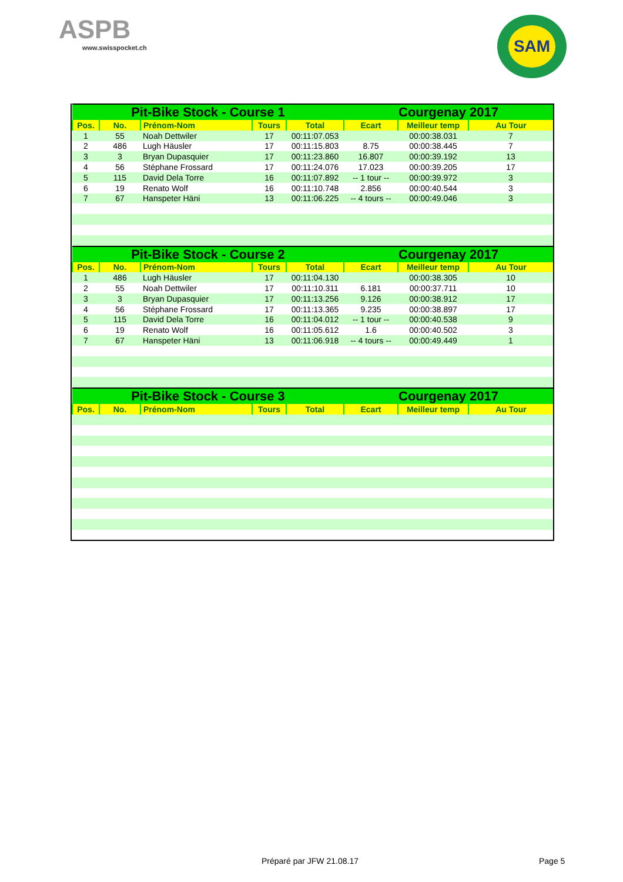ASPB
www.swisspocket.ch
SAM
| Pit-Bike Stock - Course 1 | | | | | Courgenay 2017 | | |
| --- | --- | --- | --- | --- | --- | --- | --- |
| Pos. | No. | Prénom-Nom | Tours | Total | Ecart | Meilleur temp | Au Tour |
| 1 | 55 | Noah Dettwiler | 17 | 00:11:07.053 | | 00:00:38.031 | 7 |
| 2 | 486 | Lugh Häusler | 17 | 00:11:15.803 | 8.75 | 00:00:38.445 | 7 |
| 3 | 3 | Bryan Dupasquier | 17 | 00:11:23.860 | 16.807 | 00:00:39.192 | 13 |
| 4 | 56 | Stéphane Frossard | 17 | 00:11:24.076 | 17.023 | 00:00:39.205 | 17 |
| 5 | 115 | David Dela Torre | 16 | 00:11:07.892 | -- 1 tour -- | 00:00:39.972 | 3 |
| 6 | 19 | Renato Wolf | 16 | 00:11:10.748 | 2.856 | 00:00:40.544 | 3 |
| 7 | 67 | Hanspeter Häni | 13 | 00:11:06.225 | -- 4 tours -- | 00:00:49.046 | 3 |
| Pit-Bike Stock - Course 2 | | | | | Courgenay 2017 | | |
| Pos. | No. | Prénom-Nom | Tours | Total | Ecart | Meilleur temp | Au Tour |
| 1 | 486 | Lugh Häusler | 17 | 00:11:04.130 | | 00:00:38.305 | 10 |
| 2 | 55 | Noah Dettwiler | 17 | 00:11:10.311 | 6.181 | 00:00:37.711 | 10 |
| 3 | 3 | Bryan Dupasquier | 17 | 00:11:13.256 | 9.126 | 00:00:38.912 | 17 |
| 4 | 56 | Stéphane Frossard | 17 | 00:11:13.365 | 9.235 | 00:00:38.897 | 17 |
| 5 | 115 | David Dela Torre | 16 | 00:11:04.012 | -- 1 tour -- | 00:00:40.538 | 9 |
| 6 | 19 | Renato Wolf | 16 | 00:11:05.612 | 1.6 | 00:00:40.502 | 3 |
| 7 | 67 | Hanspeter Häni | 13 | 00:11:06.918 | -- 4 tours -- | 00:00:49.449 | 1 |
| Pit-Bike Stock - Course 3 | | | | | Courgenay 2017 | | |
| Pos. | No. | Prénom-Nom | Tours | Total | Ecart | Meilleur temp | Au Tour |
Préparé par JFW 21.08.17 Page 5